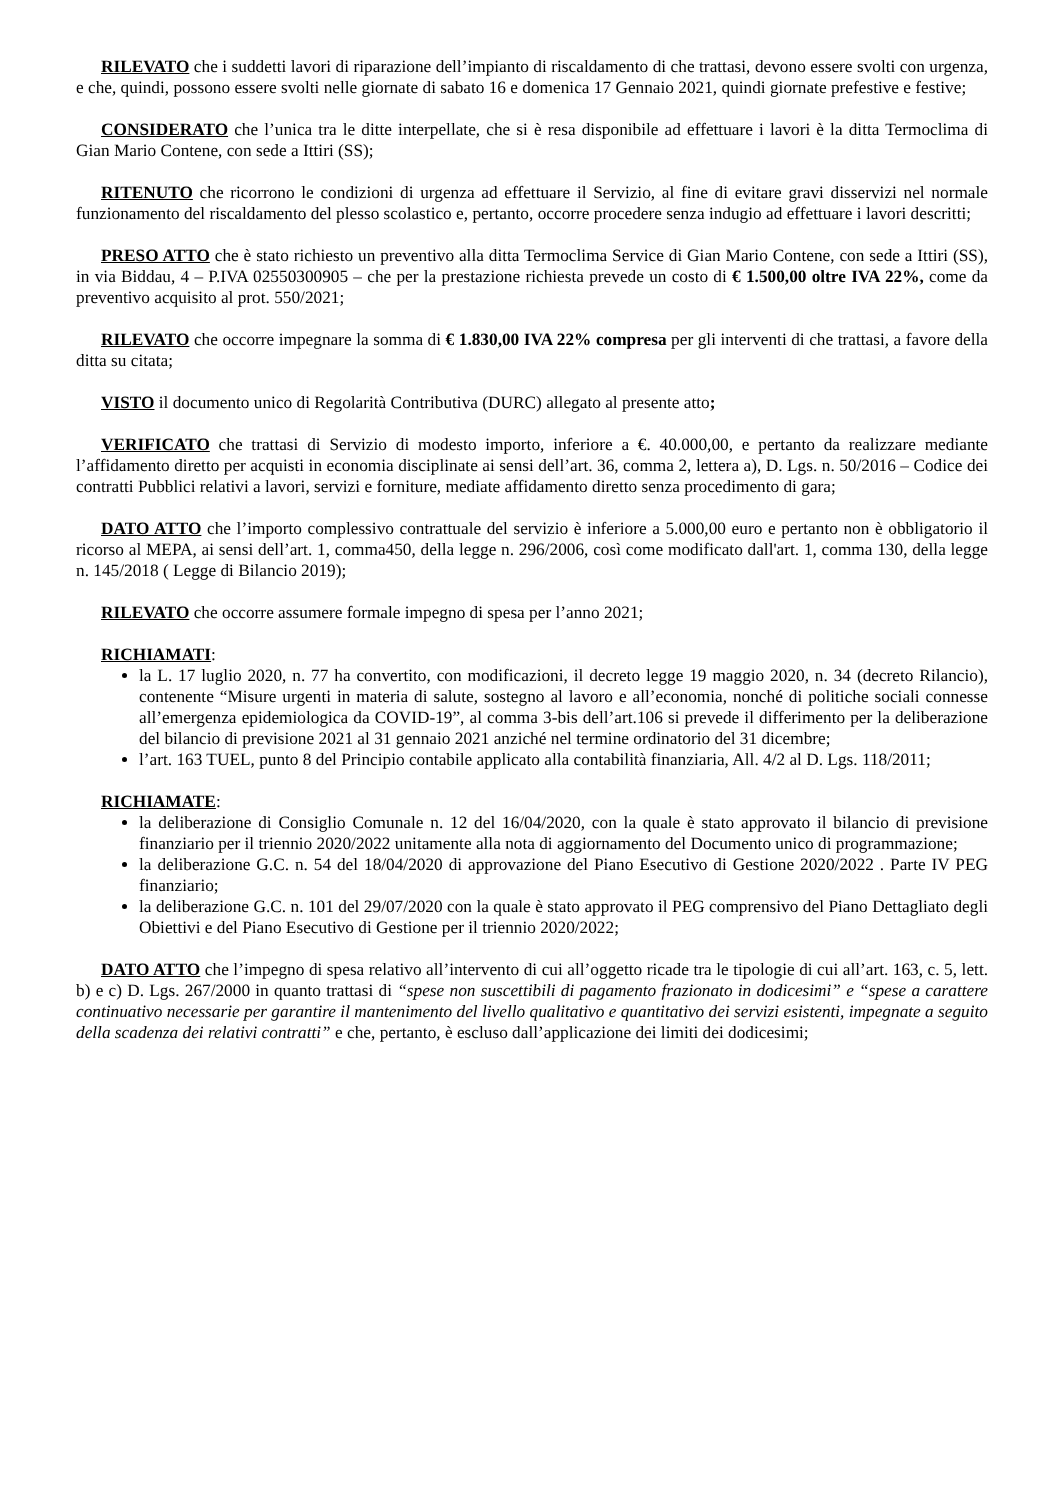RILEVATO che i suddetti lavori di riparazione dell’impianto di riscaldamento di che trattasi, devono essere svolti con urgenza, e che, quindi, possono essere svolti nelle giornate di sabato 16 e domenica 17 Gennaio 2021, quindi giornate prefestive e festive;
CONSIDERATO che l’unica tra le ditte interpellate, che si è resa disponibile ad effettuare i lavori è la ditta Termoclima di Gian Mario Contene, con sede a Ittiri (SS);
RITENUTO che ricorrono le condizioni di urgenza ad effettuare il Servizio, al fine di evitare gravi disservizi nel normale funzionamento del riscaldamento del plesso scolastico e, pertanto, occorre procedere senza indugio ad effettuare i lavori descritti;
PRESO ATTO che è stato richiesto un preventivo alla ditta Termoclima Service di Gian Mario Contene, con sede a Ittiri (SS), in via Biddau, 4 – P.IVA 02550300905 – che per la prestazione richiesta prevede un costo di € 1.500,00 oltre IVA 22%, come da preventivo acquisito al prot. 550/2021;
RILEVATO che occorre impegnare la somma di € 1.830,00 IVA 22% compresa per gli interventi di che trattasi, a favore della ditta su citata;
VISTO il documento unico di Regolarità Contributiva (DURC) allegato al presente atto;
VERIFICATO che trattasi di Servizio di modesto importo, inferiore a €. 40.000,00, e pertanto da realizzare mediante l’affidamento diretto per acquisti in economia disciplinate ai sensi dell’art. 36, comma 2, lettera a), D. Lgs. n. 50/2016 – Codice dei contratti Pubblici relativi a lavori, servizi e forniture, mediate affidamento diretto senza procedimento di gara;
DATO ATTO che l’importo complessivo contrattuale del servizio è inferiore a 5.000,00 euro e pertanto non è obbligatorio il ricorso al MEPA, ai sensi dell’art. 1, comma450, della legge n. 296/2006, così come modificato dall'art. 1, comma 130, della legge n. 145/2018 ( Legge di Bilancio 2019);
RILEVATO che occorre assumere formale impegno di spesa per l’anno 2021;
RICHIAMATI:
la L. 17 luglio 2020, n. 77 ha convertito, con modificazioni, il decreto legge 19 maggio 2020, n. 34 (decreto Rilancio), contenente “Misure urgenti in materia di salute, sostegno al lavoro e all’economia, nonché di politiche sociali connesse all’emergenza epidemiologica da COVID-19”, al comma 3-bis dell’art.106 si prevede il differimento per la deliberazione del bilancio di previsione 2021 al 31 gennaio 2021 anziché nel termine ordinatorio del 31 dicembre;
l’art. 163 TUEL, punto 8 del Principio contabile applicato alla contabilità finanziaria, All. 4/2 al D. Lgs. 118/2011;
RICHIAMATE:
la deliberazione di Consiglio Comunale n. 12 del 16/04/2020, con la quale è stato approvato il bilancio di previsione finanziario per il triennio 2020/2022 unitamente alla nota di aggiornamento del Documento unico di programmazione;
la deliberazione G.C. n. 54 del 18/04/2020 di approvazione del Piano Esecutivo di Gestione 2020/2022 . Parte IV PEG finanziario;
la deliberazione G.C. n. 101 del 29/07/2020 con la quale è stato approvato il PEG comprensivo del Piano Dettagliato degli Obiettivi e del Piano Esecutivo di Gestione per il triennio 2020/2022;
DATO ATTO che l’impegno di spesa relativo all’intervento di cui all’oggetto ricade tra le tipologie di cui all’art. 163, c. 5, lett. b) e c) D. Lgs. 267/2000 in quanto trattasi di “spese non suscettibili di pagamento frazionato in dodicesimi” e “spese a carattere continuativo necessarie per garantire il mantenimento del livello qualitativo e quantitativo dei servizi esistenti, impegnate a seguito della scadenza dei relativi contratti” e che, pertanto, è escluso dall’applicazione dei limiti dei dodicesimi;